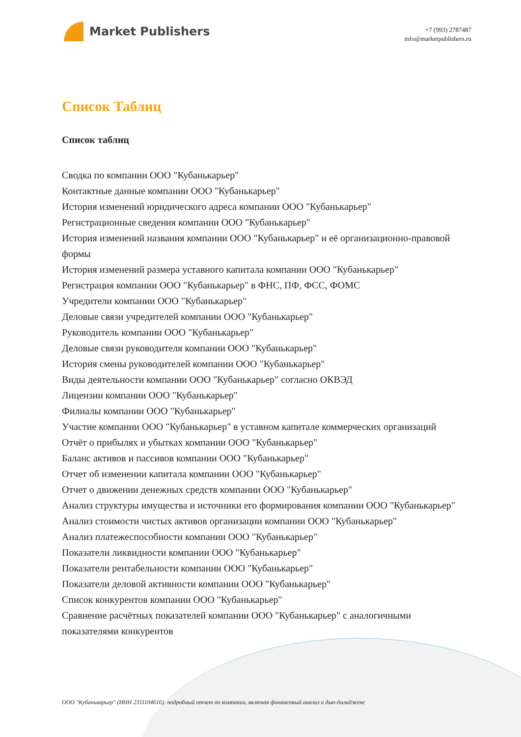Market Publishers
+7 (993) 2787487
info@marketpublishers.ru
Список Таблиц
Список таблиц
Сводка по компании ООО "Кубанькарьер"
Контактные данные компании ООО "Кубанькарьер"
История изменений юридического адреса компании ООО "Кубанькарьер"
Регистрационные сведения компании ООО "Кубанькарьер"
История изменений названия компании ООО "Кубанькарьер" и её организационно-правовой формы
История изменений размера уставного капитала компании ООО "Кубанькарьер"
Регистрация компании ООО "Кубанькарьер" в ФНС, ПФ, ФСС, ФОМС
Учредители компании ООО "Кубанькарьер"
Деловые связи учредителей компании ООО "Кубанькарьер"
Руководитель компании ООО "Кубанькарьер"
Деловые связи руководителя компании ООО "Кубанькарьер"
История смены руководителей компании ООО "Кубанькарьер"
Виды деятельности компании ООО "Кубанькарьер" согласно ОКВЭД
Лицензии компании ООО "Кубанькарьер"
Филиалы компании ООО "Кубанькарьер"
Участие компании ООО "Кубанькарьер" в уставном капитале коммерческих организаций
Отчёт о прибылях и убытках компании ООО "Кубанькарьер"
Баланс активов и пассивов компании ООО "Кубанькарьер"
Отчет об изменении капитала компании ООО "Кубанькарьер"
Отчет о движении денежных средств компании ООО "Кубанькарьер"
Анализ структуры имущества и источники его формирования компании ООО "Кубанькарьер"
Анализ стоимости чистых активов организации компании ООО "Кубанькарьер"
Анализ платежеспособности компании ООО "Кубанькарьер"
Показатели ликвидности компании ООО "Кубанькарьер"
Показатели рентабельности компании ООО "Кубанькарьер"
Показатели деловой активности компании ООО "Кубанькарьер"
Список конкурентов компании ООО "Кубанькарьер"
Сравнение расчётных показателей компании ООО "Кубанькарьер" с аналогичными показателями конкурентов
ООО "Кубанькарьер" (ИНН 2311104616): подробный отчет по компании, включая финансовый анализ и дью-дилидженс